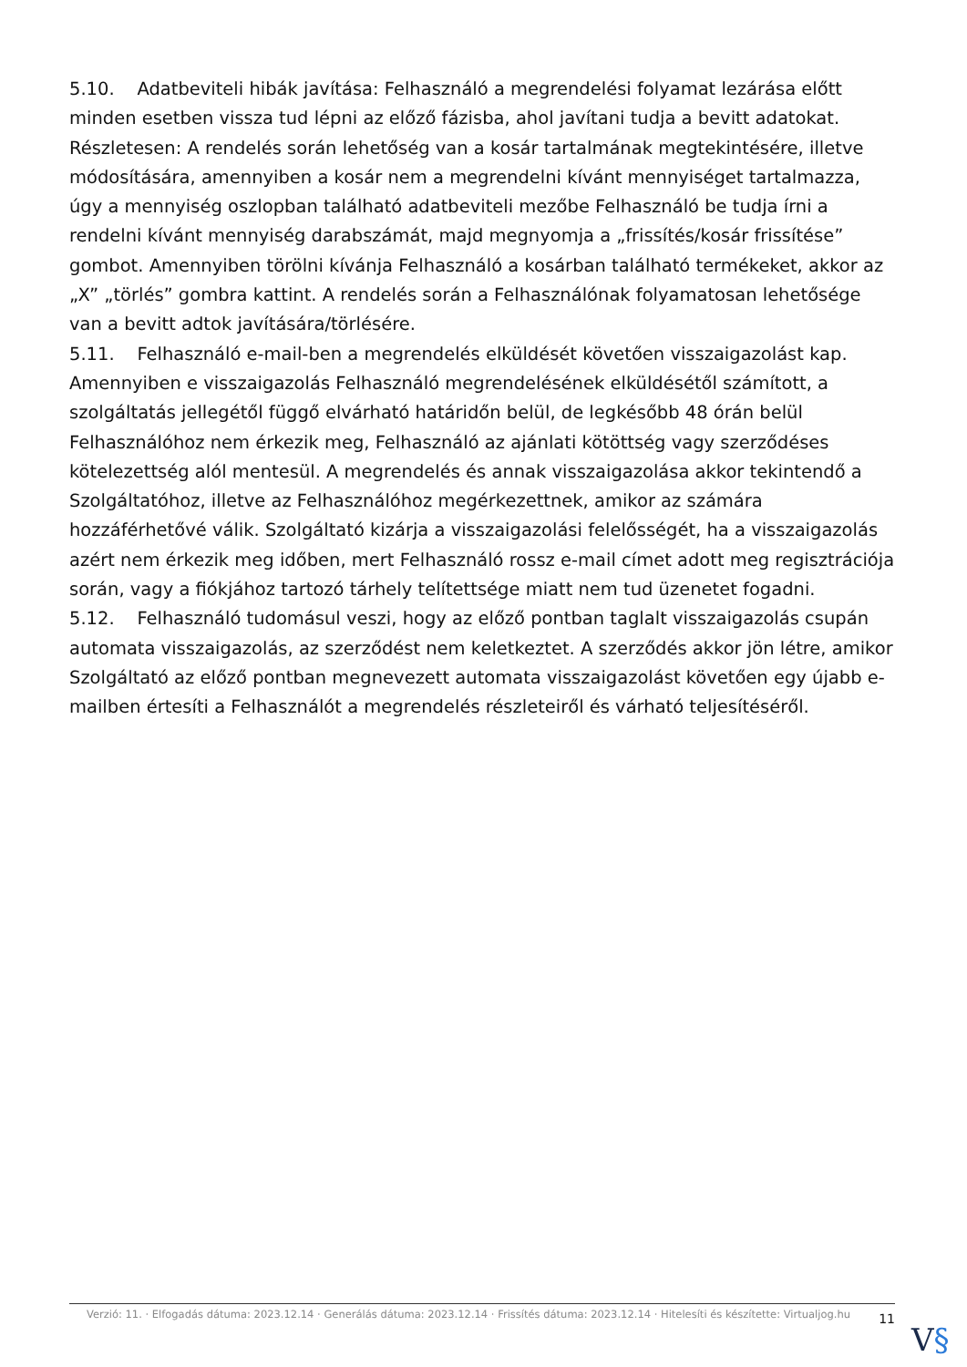5.10. Adatbeviteli hibák javítása: Felhasználó a megrendelési folyamat lezárása előtt minden esetben vissza tud lépni az előző fázisba, ahol javítani tudja a bevitt adatokat. Részletesen: A rendelés során lehetőség van a kosár tartalmának megtekintésére, illetve módosítására, amennyiben a kosár nem a megrendelni kívánt mennyiséget tartalmazza, úgy a mennyiség oszlopban található adatbeviteli mezőbe Felhasználó be tudja írni a rendelni kívánt mennyiség darabszámát, majd megnyomja a „frissítés/kosár frissítése” gombot. Amennyiben törölni kívánja Felhasználó a kosárban található termékeket, akkor az „X” „törlés” gombra kattint. A rendelés során a Felhasználónak folyamatosan lehetősége van a bevitt adtok javítására/törlésére.
5.11. Felhasználó e-mail-ben a megrendelés elküldését követően visszaigazolást kap. Amennyiben e visszaigazolás Felhasználó megrendelésének elküldésétől számított, a szolgáltatás jellegétől függő elvárható határidőn belül, de legkésőbb 48 órán belül Felhasználóhoz nem érkezik meg, Felhasználó az ajánlati kötöttség vagy szerződéses kötelezettség alól mentesül. A megrendelés és annak visszaigazolása akkor tekintendő a Szolgáltatóhoz, illetve az Felhasználóhoz megérkezettnek, amikor az számára hozzáférhetővé válik. Szolgáltató kizárja a visszaigazolási felelősségét, ha a visszaigazolás azért nem érkezik meg időben, mert Felhasználó rossz e-mail címet adott meg regisztrációja során, vagy a fiókjához tartozó tárhely telítettsége miatt nem tud üzenetet fogadni.
5.12. Felhasználó tudomásul veszi, hogy az előző pontban taglalt visszaigazolás csupán automata visszaigazolás, az szerződést nem keletkeztet. A szerződés akkor jön létre, amikor Szolgáltató az előző pontban megnevezett automata visszaigazolást követően egy újabb e-mailben értesíti a Felhasználót a megrendelés részleteiről és várható teljesítéséről.
Verzió: 11. · Elfogadás dátuma: 2023.12.14 · Generálás dátuma: 2023.12.14 · Frissítés dátuma: 2023.12.14 · Hitelesíti és készítette: Virtualjog.hu
11
V§